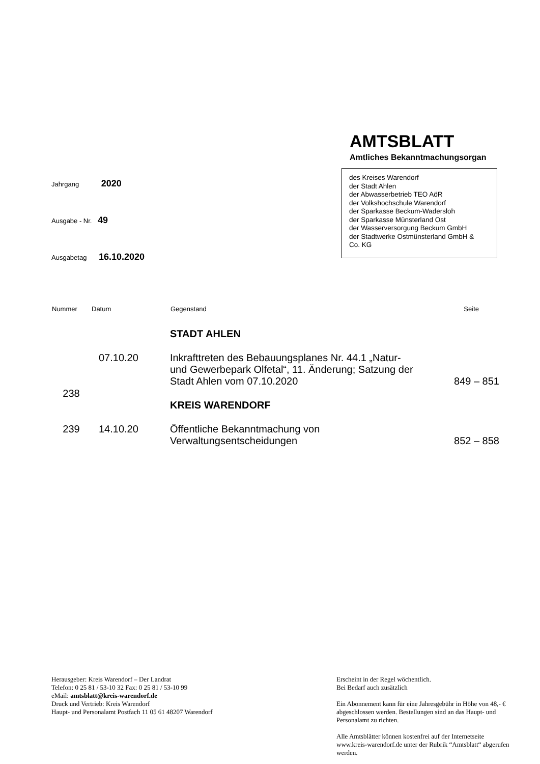AMTSBLATT
Amtliches Bekanntmachungsorgan
des Kreises Warendorf
der Stadt Ahlen
der Abwasserbetrieb TEO AöR
der Volkshochschule Warendorf
der Sparkasse Beckum-Wadersloh
der Sparkasse Münsterland Ost
der Wasserversorgung Beckum GmbH
der Stadtwerke Ostmünsterland GmbH &
Co. KG
Jahrgang 2020
Ausgabe - Nr. 49
Ausgabetag 16.10.2020
| Nummer | Datum | Gegenstand | Seite |
| --- | --- | --- | --- |
| | | STADT AHLEN | |
| 238 | 07.10.20 | Inkrafttreten des Bebauungsplanes Nr. 44.1 „Natur- und Gewerbepark Olfetal“, 11. Änderung; Satzung der Stadt Ahlen vom 07.10.2020 | 849 – 851 |
| | | KREIS WARENDORF | |
| 239 | 14.10.20 | Öffentliche Bekanntmachung von Verwaltungsentscheidungen | 852 – 858 |
Herausgeber: Kreis Warendorf – Der Landrat
Telefon: 0 25 81 / 53-10 32 Fax: 0 25 81 / 53-10 99
eMail: amtsblatt@kreis-warendorf.de
Druck und Vertrieb: Kreis Warendorf
Haupt- und Personalamt Postfach 11 05 61 48207 Warendorf
Erscheint in der Regel wöchentlich.
Bei Bedarf auch zusätzlich
Ein Abonnement kann für eine Jahresgebühr in Höhe von 48,- € abgeschlossen werden. Bestellungen sind an das Haupt- und Personalamt zu richten.
Alle Amtsblätter können kostenfrei auf der Internetseite www.kreis-warendorf.de unter der Rubrik “Amtsblatt“ abgerufen werden.